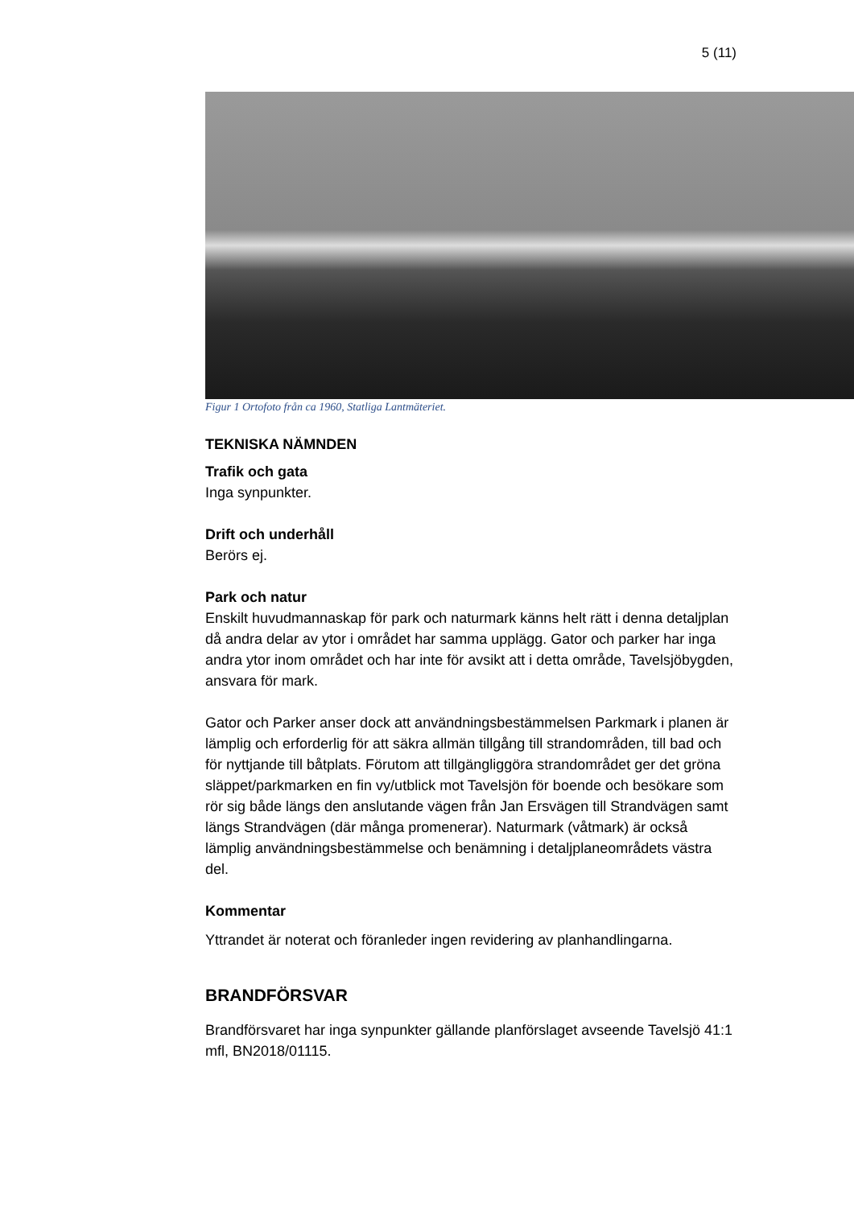5 (11)
Figur 1 Ortofoto från ca 1960, Statliga Lantmäteriet.
TEKNISKA NÄMNDEN
Trafik och gata
Inga synpunkter.
Drift och underhåll
Berörs ej.
Park och natur
Enskilt huvudmannaskap för park och naturmark känns helt rätt i denna detaljplan då andra delar av ytor i området har samma upplägg. Gator och parker har inga andra ytor inom området och har inte för avsikt att i detta område, Tavelsjöbygden, ansvara för mark.
Gator och Parker anser dock att användningsbestämmelsen Parkmark i planen är lämplig och erforderlig för att säkra allmän tillgång till strandområden, till bad och för nyttjande till båtplats. Förutom att tillgängliggöra strandområdet ger det gröna släppet/parkmarken en fin vy/utblick mot Tavelsjön för boende och besökare som rör sig både längs den anslutande vägen från Jan Ersvägen till Strandvägen samt längs Strandvägen (där många promenerar). Naturmark (våtmark) är också lämplig användningsbestämmelse och benämning i detaljplaneområdets västra del.
Kommentar
Yttrandet är noterat och föranleder ingen revidering av planhandlingarna.
BRANDFÖRSVAR
Brandförsvaret har inga synpunkter gällande planförslaget avseende Tavelsjö 41:1 mfl, BN2018/01115.